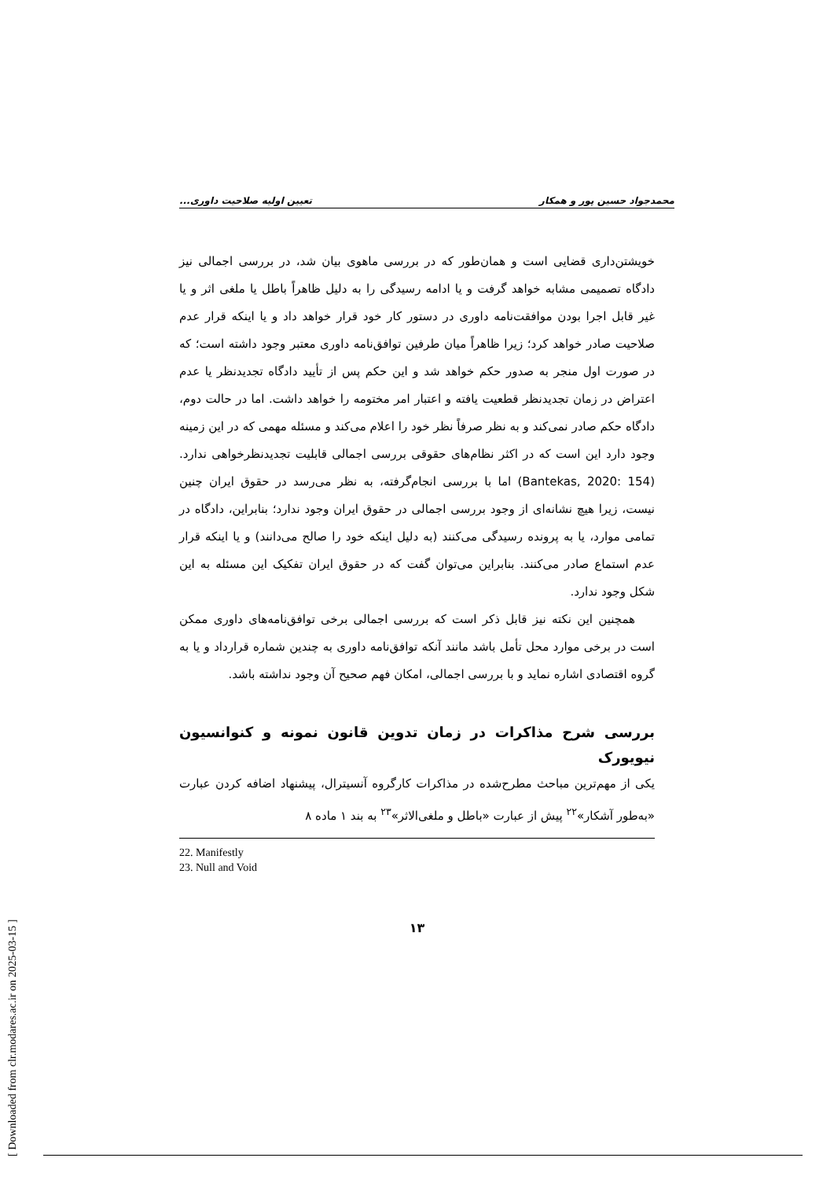[ Downloaded from clr.modares.ac.ir on 2025-03-15 ]
محمدجواد حسین پور و همکار تعیین اولیه صلاحیت داوری...
خویشتن‌داری قضایی است و همان‌طور که در بررسی ماهوی بیان شد، در بررسی اجمالی نیز دادگاه تصمیمی مشابه خواهد گرفت و یا ادامه رسیدگی را به دلیل ظاهراً باطل یا ملغی اثر و یا غیر قابل اجرا بودن موافقت‌نامه داوری در دستور کار خود قرار خواهد داد و یا اینکه قرار عدم صلاحیت صادر خواهد کرد؛ زیرا ظاهراً میان طرفین توافق‌نامه داوری معتبر وجود داشته است؛ که در صورت اول منجر به صدور حکم خواهد شد و این حکم پس از تأیید دادگاه تجدیدنظر یا عدم اعتراض در زمان تجدیدنظر قطعیت یافته و اعتبار امر مختومه را خواهد داشت. اما در حالت دوم، دادگاه حکم صادر نمی‌کند و به نظر صرفاً نظر خود را اعلام می‌کند و مسئله مهمی که در این زمینه وجود دارد این است که در اکثر نظام‌های حقوقی بررسی اجمالی قابلیت تجدیدنظرخواهی ندارد.(Bantekas, 2020: 154) اما با بررسی انجام‌گرفته، به نظر می‌رسد در حقوق ایران چنین نیست، زیرا هیچ نشانه‌ای از وجود بررسی اجمالی در حقوق ایران وجود ندارد؛ بنابراین، دادگاه در تمامی موارد، یا به پرونده رسیدگی می‌کنند (به دلیل اینکه خود را صالح می‌دانند) و یا اینکه قرار عدم استماع صادر می‌کنند. بنابراین می‌توان گفت که در حقوق ایران تفکیک این مسئله به این شکل وجود ندارد.
همچنین این نکته نیز قابل ذکر است که بررسی اجمالی برخی توافق‌نامه‌های داوری ممکن است در برخی موارد محل تأمل باشد مانند آنکه توافق‌نامه داوری به چندین شماره قرارداد و یا به گروه اقتصادی اشاره نماید و با بررسی اجمالی، امکان فهم صحیح آن وجود نداشته باشد.
بررسی شرح مذاکرات در زمان تدوین قانون نمونه و کنوانسیون نیویورک
یکی از مهم‌ترین مباحث مطرح‌شده در مذاکرات کارگروه آنسیترال، پیشنهاد اضافه کردن عبارت «به‌طور آشکار»<sup>۲۲</sup> پیش از عبارت «باطل و ملغی‌الاثر»<sup>۲۳</sup> به بند ۱ ماده ۸
22. Manifestly
23. Null and Void
۱۳